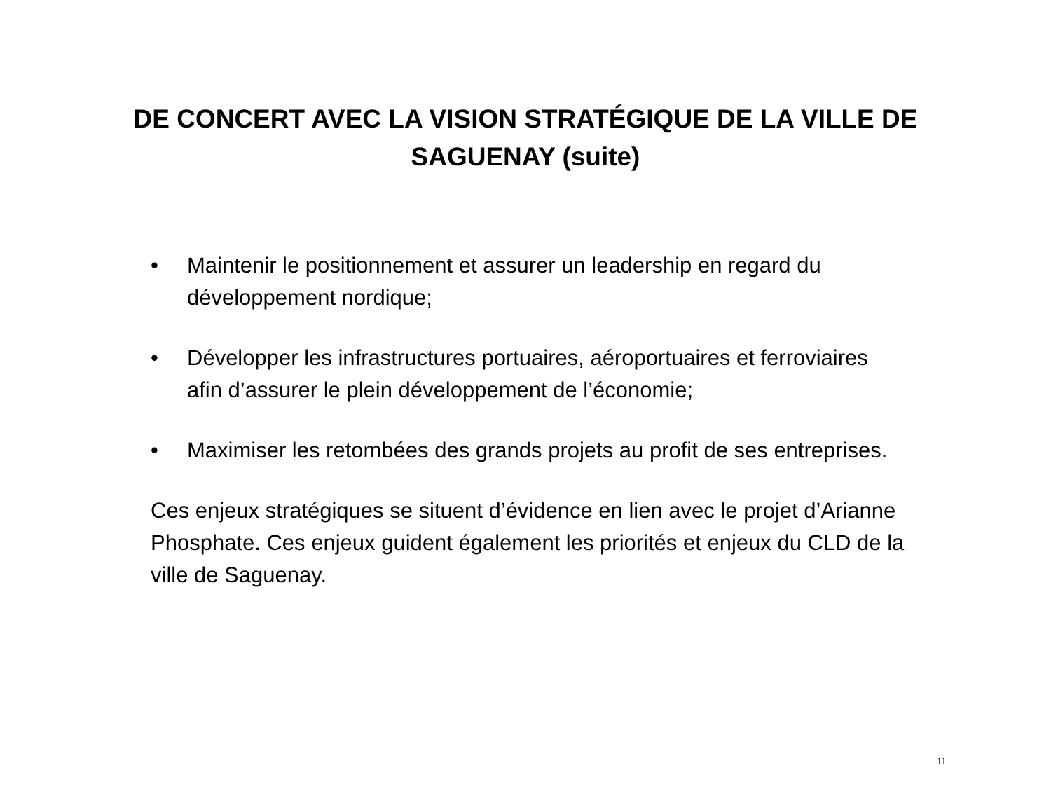DE CONCERT AVEC LA VISION STRATÉGIQUE DE LA VILLE DE
SAGUENAY (suite)
• Maintenir le positionnement et assurer un leadership en regard du développement nordique;
• Développer les infrastructures portuaires, aéroportuaires et ferroviaires afin d’assurer le plein développement de l’économie;
• Maximiser les retombées des grands projets au profit de ses entreprises.
Ces enjeux stratégiques se situent d’évidence en lien avec le projet d’Arianne Phosphate. Ces enjeux guident également les priorités et enjeux du CLD de la ville de Saguenay.
11